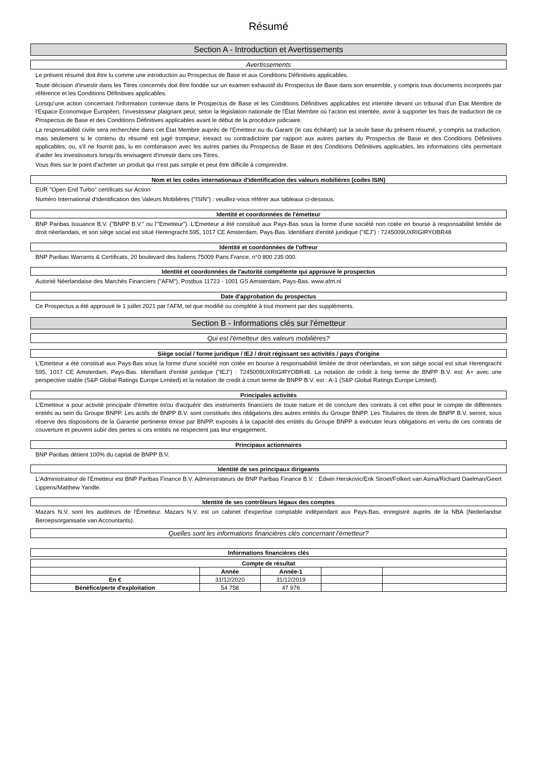Résumé
Section A - Introduction et Avertissements
Avertissements
Le présent résumé doit être lu comme une introduction au Prospectus de Base et aux Conditions Définitives applicables.
Toute décision d'investir dans les Titres concernés doit être fondée sur un examen exhaustif du Prospectus de Base dans son ensemble, y compris tous documents incorporés par référence et les Conditions Définitives applicables.
Lorsqu'une action concernant l'information contenue dans le Prospectus de Base et les Conditions Définitives applicables est intentée devant un tribunal d'un Etat Membre de l'Espace Economique Européen, l'investisseur plaignant peut, selon la législation nationale de l'État Membre où l'action est intentée, avoir à supporter les frais de traduction de ce Prospectus de Base et des Conditions Définitives applicables avant le début de la procédure judiciaire.
La responsabilité civile sera recherchée dans cet Etat Membre auprès de l'Emetteur ou du Garant (le cas échéant) sur la seule base du présent résumé, y compris sa traduction, mais seulement si le contenu du résumé est jugé trompeur, inexact ou contradictoire par rapport aux autres parties du Prospectus de Base et des Conditions Définitives applicables, ou, s'il ne fournit pas, lu en combinaison avec les autres parties du Prospectus de Base et des Conditions Définitives applicables, les informations clés permettant d'aider les investisseurs lorsqu'ils envisagent d'investir dans ces Titres.
Vous êtes sur le point d'acheter un produit qui n'est pas simple et peut être difficile à comprendre.
Nom et les codes internationaux d'identification des valeurs mobilières (codes ISIN)
EUR "Open End Turbo" certificats sur Action
Numéro International d'Identification des Valeurs Mobilières ("ISIN") : veuillez-vous référer aux tableaux ci-dessous.
Identité et coordonnées de l'émetteur
BNP Paribas Issuance B.V. ("BNPP B.V." ou l'"Emetteur"). L'Emetteur a été constitué aux Pays-Bas sous la forme d'une société non cotée en bourse à responsabilité limitée de droit néerlandais, et son siège social est situé Herengracht 595, 1017 CE Amsterdam, Pays-Bas. Identifiant d'entité juridique ("IEJ") : 7245009UXRIGIRYOBR48
Identité et coordonnées de l'offreur
BNP Paribas Warrants & Certificats, 20 boulevard des Italiens 75009 Paris France, n°0 800 235 000.
Identité et coordonnées de l'autorité compétente qui approuve le prospectus
Autorité Néerlandaise des Marchés Financiers ("AFM"), Postbus 11723 - 1001 GS Amsterdam, Pays-Bas. www.afm.nl
Date d'approbation du prospectus
Ce Prospectus a été approuvé le 1 juillet 2021 par l'AFM, tel que modifié ou complété à tout moment par des suppléments.
Section B - Informations clés sur l'émetteur
Qui est l'émetteur des valeurs mobilières?
Siège social / forme juridique / IEJ / droit régissant ses activités / pays d'origine
L'Emetteur a été constitué aux Pays-Bas sous la forme d'une société non cotée en bourse à responsabilité limitée de droit néerlandais, et son siège social est situé Herengracht 595, 1017 CE Amsterdam, Pays-Bas. Identifiant d'entité juridique ("IEJ") : 7245009UXRIGIRYOBR48. La notation de crédit à long terme de BNPP B.V. est: A+ avec une perspective stable (S&P Global Ratings Europe Limited) et la notation de credit à court terme de BNPP B.V. est : A-1 (S&P Global Ratings Europe Limited).
Principales activités
L'Emetteur a pour activité principale d'émettre et/ou d'acquérir des instruments financiers de toute nature et de conclure des contrats à cet effet pour le compte de différentes entités au sein du Groupe BNPP. Les actifs de BNPP B.V. sont constitués des obligations des autres entités du Groupe BNPP. Les Titulaires de titres de BNPP B.V. seront, sous réserve des dispositions de la Garantie pertinente émise par BNPP, exposés à la capacité des entités du Groupe BNPP à exécuter leurs obligations en vertu de ces contrats de couverture et peuvent subir des pertes si ces entités ne respectent pas leur engagement.
Principaux actionnaires
BNP Paribas détient 100% du capital de BNPP B.V.
Identité de ses principaux dirigeants
L'Administrateur de l'Émetteur est BNP Paribas Finance B.V. Administrateurs de BNP Paribas Finance B.V. : Edwin Herskovic/Erik Stroet/Folkert van Asma/Richard Daelman/Geert Lippens/Matthew Yandle.
Identité de ses contrôleurs légaux des comptes
Mazars N.V. sont les auditeurs de l'Émetteur. Mazars N.V. est un cabinet d'expertise comptable indépendant aux Pays-Bas, enregistré auprès de la NBA (Nederlandse Beroepsorganisatie van Accountants).
Quelles sont les informations financières clés concernant l'émetteur?
Informations financières clés
| Compte de résultat | | | | |
| --- | --- | --- | --- | --- |
| | Année | Année-1 | | |
| En € | 31/12/2020 | 31/12/2019 | | |
| Bénéfice/perte d'exploitation | 54 758 | 47 976 | | |